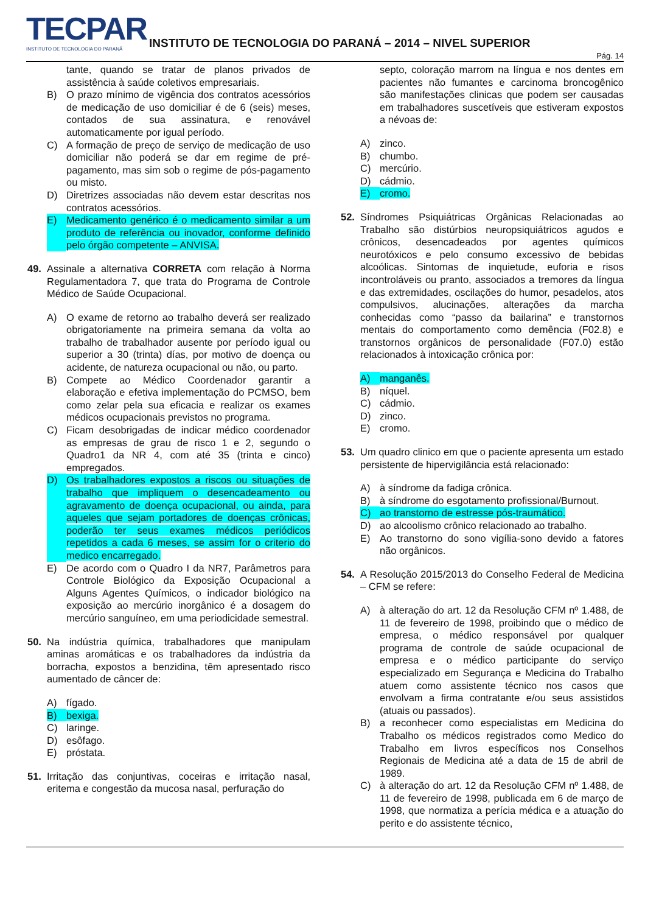TECPAR
INSTITUTO DE TECNOLOGIA DO PARANÁ
INSTITUTO DE TECNOLOGIA DO PARANÁ – 2014 – NIVEL SUPERIOR
Pág. 14
tante, quando se tratar de planos privados de assistência à saúde coletivos empresariais.
B) O prazo mínimo de vigência dos contratos acessórios de medicação de uso domiciliar é de 6 (seis) meses, contados de sua assinatura, e renovável automaticamente por igual período.
C) A formação de preço de serviço de medicação de uso domiciliar não poderá se dar em regime de pré-pagamento, mas sim sob o regime de pós-pagamento ou misto.
D) Diretrizes associadas não devem estar descritas nos contratos acessórios.
E) Medicamento genérico é o medicamento similar a um produto de referência ou inovador, conforme definido pelo órgão competente – ANVISA.
49. Assinale a alternativa CORRETA com relação à Norma Regulamentadora 7, que trata do Programa de Controle Médico de Saúde Ocupacional.
A) O exame de retorno ao trabalho deverá ser realizado obrigatoriamente na primeira semana da volta ao trabalho de trabalhador ausente por período igual ou superior a 30 (trinta) días, por motivo de doença ou acidente, de natureza ocupacional ou não, ou parto.
B) Compete ao Médico Coordenador garantir a elaboração e efetiva implementação do PCMSO, bem como zelar pela sua eficacia e realizar os exames médicos ocupacionais previstos no programa.
C) Ficam desobrigadas de indicar médico coordenador as empresas de grau de risco 1 e 2, segundo o Quadro1 da NR 4, com até 35 (trinta e cinco) empregados.
D) Os trabalhadores expostos a riscos ou situações de trabalho que impliquem o desencadeamento ou agravamento de doença ocupacional, ou ainda, para aqueles que sejam portadores de doenças crônicas, poderão ter seus exames médicos periódicos repetidos a cada 6 meses, se assim for o criterio do medico encarregado.
E) De acordo com o Quadro I da NR7, Parâmetros para Controle Biológico da Exposição Ocupacional a Alguns Agentes Químicos, o indicador biológico na exposição ao mercúrio inorgânico é a dosagem do mercúrio sanguíneo, em uma periodicidade semestral.
50. Na indústria química, trabalhadores que manipulam aminas aromáticas e os trabalhadores da indústria da borracha, expostos a benzidina, têm apresentado risco aumentado de câncer de:
A) fígado.
B) bexiga.
C) laringe.
D) esôfago.
E) próstata.
51. Irritação das conjuntivas, coceiras e irritação nasal, eritema e congestão da mucosa nasal, perfuração do
septo, coloração marrom na língua e nos dentes em pacientes não fumantes e carcinoma broncogênico são manifestações clinicas que podem ser causadas em trabalhadores suscetíveis que estiveram expostos a névoas de:
A) zinco.
B) chumbo.
C) mercúrio.
D) cádmio.
E) cromo.
52. Síndromes Psiquiátricas Orgânicas Relacionadas ao Trabalho são distúrbios neuropsiquiátricos agudos e crônicos, desencadeados por agentes químicos neurotóxicos e pelo consumo excessivo de bebidas alcoólicas. Sintomas de inquietude, euforia e risos incontroláveis ou pranto, associados a tremores da língua e das extremidades, oscilações do humor, pesadelos, atos compulsivos, alucinações, alterações da marcha conhecidas como “passo da bailarina” e transtornos mentais do comportamento como demência (F02.8) e transtornos orgânicos de personalidade (F07.0) estão relacionados à intoxicação crônica por:
A) manganês.
B) níquel.
C) cádmio.
D) zinco.
E) cromo.
53. Um quadro clinico em que o paciente apresenta um estado persistente de hipervigilância está relacionado:
A) à síndrome da fadiga crônica.
B) à síndrome do esgotamento profissional/Burnout.
C) ao transtorno de estresse pós-traumático.
D) ao alcoolismo crônico relacionado ao trabalho.
E) Ao transtorno do sono vigília-sono devido a fatores não orgânicos.
54. A Resolução 2015/2013 do Conselho Federal de Medicina – CFM se refere:
A) à alteração do art. 12 da Resolução CFM nº 1.488, de 11 de fevereiro de 1998, proibindo que o médico de empresa, o médico responsável por qualquer programa de controle de saúde ocupacional de empresa e o médico participante do serviço especializado em Segurança e Medicina do Trabalho atuem como assistente técnico nos casos que envolvam a firma contratante e/ou seus assistidos (atuais ou passados).
B) a reconhecer como especialistas em Medicina do Trabalho os médicos registrados como Medico do Trabalho em livros específicos nos Conselhos Regionais de Medicina até a data de 15 de abril de 1989.
C) à alteração do art. 12 da Resolução CFM nº 1.488, de 11 de fevereiro de 1998, publicada em 6 de março de 1998, que normatiza a perícia médica e a atuação do perito e do assistente técnico,